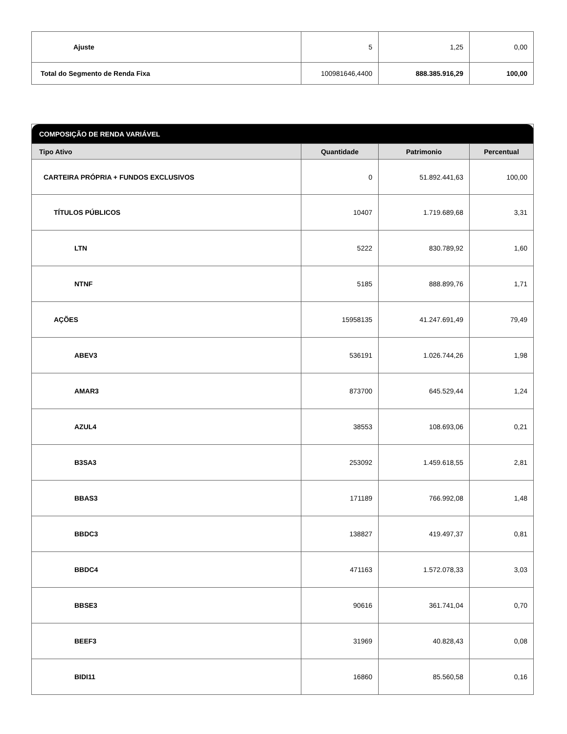| Ajuste | 5 | 1,25 | 0,00 |
| Total do Segmento de Renda Fixa | 100981646,4400 | 888.385.916,29 | 100,00 |
| COMPOSIÇÃO DE RENDA VARIÁVEL | | | |
| Tipo Ativo | Quantidade | Patrimonio | Percentual |
| CARTEIRA PRÓPRIA + FUNDOS EXCLUSIVOS | 0 | 51.892.441,63 | 100,00 |
| TÍTULOS PÚBLICOS | 10407 | 1.719.689,68 | 3,31 |
| LTN | 5222 | 830.789,92 | 1,60 |
| NTNF | 5185 | 888.899,76 | 1,71 |
| AÇÕES | 15958135 | 41.247.691,49 | 79,49 |
| ABEV3 | 536191 | 1.026.744,26 | 1,98 |
| AMAR3 | 873700 | 645.529,44 | 1,24 |
| AZUL4 | 38553 | 108.693,06 | 0,21 |
| B3SA3 | 253092 | 1.459.618,55 | 2,81 |
| BBAS3 | 171189 | 766.992,08 | 1,48 |
| BBDC3 | 138827 | 419.497,37 | 0,81 |
| BBDC4 | 471163 | 1.572.078,33 | 3,03 |
| BBSE3 | 90616 | 361.741,04 | 0,70 |
| BEEF3 | 31969 | 40.828,43 | 0,08 |
| BIDI11 | 16860 | 85.560,58 | 0,16 |